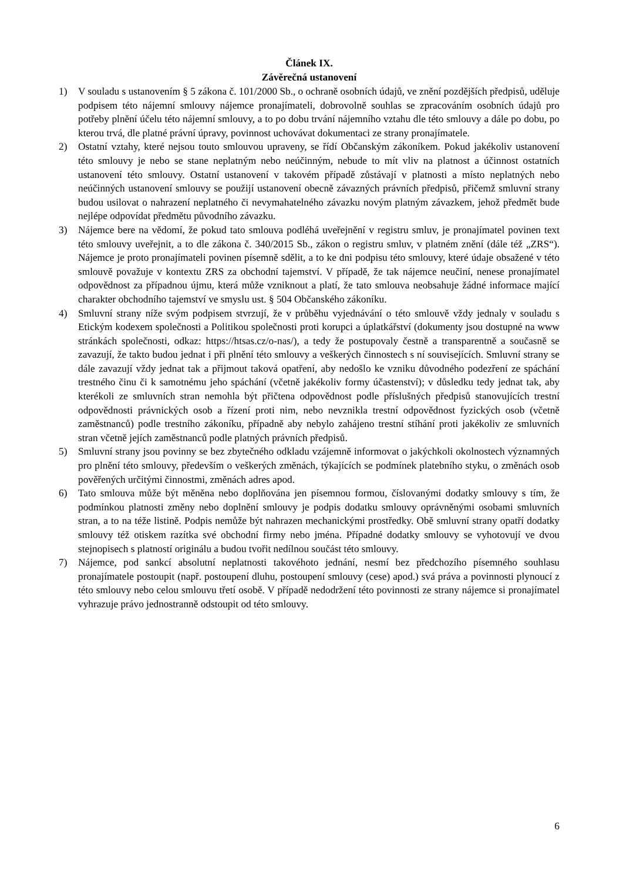Článek IX.
Závěrečná ustanovení
1) V souladu s ustanovením § 5 zákona č. 101/2000 Sb., o ochraně osobních údajů, ve znění pozdějších předpisů, uděluje podpisem této nájemní smlouvy nájemce pronajímateli, dobrovolně souhlas se zpracováním osobních údajů pro potřeby plnění účelu této nájemní smlouvy, a to po dobu trvání nájemního vztahu dle této smlouvy a dále po dobu, po kterou trvá, dle platné právní úpravy, povinnost uchovávat dokumentaci ze strany pronajímatele.
2) Ostatní vztahy, které nejsou touto smlouvou upraveny, se řídí Občanským zákoníkem. Pokud jakékoliv ustanovení této smlouvy je nebo se stane neplatným nebo neúčinným, nebude to mít vliv na platnost a účinnost ostatních ustanovení této smlouvy. Ostatní ustanovení v takovém případě zůstávají v platnosti a místo neplatných nebo neúčinných ustanovení smlouvy se použijí ustanovení obecně závazných právních předpisů, přičemž smluvní strany budou usilovat o nahrazení neplatného či nevymahatelného závazku novým platným závazkem, jehož předmět bude nejlépe odpovídat předmětu původního závazku.
3) Nájemce bere na vědomí, že pokud tato smlouva podléhá uveřejnění v registru smluv, je pronajímatel povinen text této smlouvy uveřejnit, a to dle zákona č. 340/2015 Sb., zákon o registru smluv, v platném znění (dále též „ZRS“). Nájemce je proto pronajímateli povinen písemně sdělit, a to ke dni podpisu této smlouvy, které údaje obsažené v této smlouvě považuje v kontextu ZRS za obchodní tajemství. V případě, že tak nájemce neučiní, nenese pronajímatel odpovědnost za případnou újmu, která může vzniknout a platí, že tato smlouva neobsahuje žádné informace mající charakter obchodního tajemství ve smyslu ust. § 504 Občanského zákoníku.
4) Smluvní strany níže svým podpisem stvrzují, že v průběhu vyjednávání o této smlouvě vždy jednaly v souladu s Etickým kodexem společnosti a Politikou společnosti proti korupci a úplatkářství (dokumenty jsou dostupné na www stránkách společnosti, odkaz: https://htsas.cz/o-nas/), a tedy že postupovaly čestně a transparentně a současně se zavazují, že takto budou jednat i při plnění této smlouvy a veškerých činnostech s ní souvisejících. Smluvní strany se dále zavazují vždy jednat tak a přijmout taková opatření, aby nedošlo ke vzniku důvodného podezření ze spáchání trestného činu či k samotnému jeho spáchání (včetně jakékoliv formy účastenství); v důsledku tedy jednat tak, aby kterékoli ze smluvních stran nemohla být přičtena odpovědnost podle příslušných předpisů stanovujících trestní odpovědnosti právnických osob a řízení proti nim, nebo nevznikla trestní odpovědnost fyzických osob (včetně zaměstnanců) podle trestního zákoníku, případně aby nebylo zahájeno trestní stíhání proti jakékoliv ze smluvních stran včetně jejích zaměstnanců podle platných právních předpisů.
5) Smluvní strany jsou povinny se bez zbytečného odkladu vzájemně informovat o jakýchkoli okolnostech významných pro plnění této smlouvy, především o veškerých změnách, týkajících se podmínek platebního styku, o změnách osob pověřených určitými činnostmi, změnách adres apod.
6) Tato smlouva může být měněna nebo doplňována jen písemnou formou, číslovanými dodatky smlouvy s tím, že podmínkou platnosti změny nebo doplnění smlouvy je podpis dodatku smlouvy oprávněnými osobami smluvních stran, a to na téže listině. Podpis nemůže být nahrazen mechanickými prostředky. Obě smluvní strany opatří dodatky smlouvy též otiskem razítka své obchodní firmy nebo jména. Případné dodatky smlouvy se vyhotovují ve dvou stejnopisech s platností originálu a budou tvořit nedílnou součást této smlouvy.
7) Nájemce, pod sankcí absolutní neplatnosti takovéhoto jednání, nesmí bez předchozího písemného souhlasu pronajímatele postoupit (např. postoupení dluhu, postoupení smlouvy (cese) apod.) svá práva a povinnosti plynoucí z této smlouvy nebo celou smlouvu třetí osobě. V případě nedodržení této povinnosti ze strany nájemce si pronajímatel vyhrazuje právo jednostranně odstoupit od této smlouvy.
6